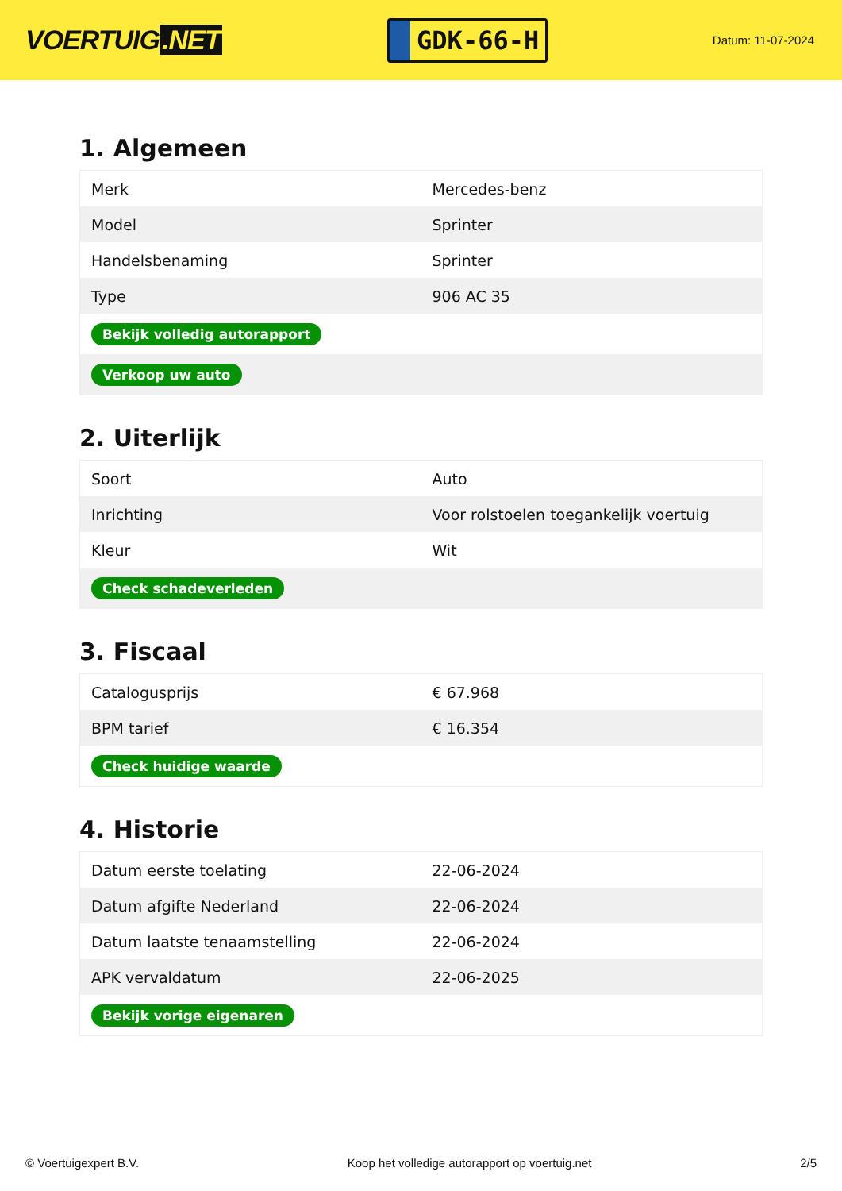VOERTUIG.NET
GDK-66-H
Datum: 11-07-2024
1. Algemeen
| Merk | Mercedes-benz |
| Model | Sprinter |
| Handelsbenaming | Sprinter |
| Type | 906 AC 35 |
| Bekijk volledig autorapport | |
| Verkoop uw auto | |
2. Uiterlijk
| Soort | Auto |
| Inrichting | Voor rolstoelen toegankelijk voertuig |
| Kleur | Wit |
| Check schadeverleden | |
3. Fiscaal
| Catalogusprijs | € 67.968 |
| BPM tarief | € 16.354 |
| Check huidige waarde | |
4. Historie
| Datum eerste toelating | 22-06-2024 |
| Datum afgifte Nederland | 22-06-2024 |
| Datum laatste tenaamstelling | 22-06-2024 |
| APK vervaldatum | 22-06-2025 |
| Bekijk vorige eigenaren | |
© Voertuigexpert B.V. Koop het volledige autorapport op voertuig.net 2/5